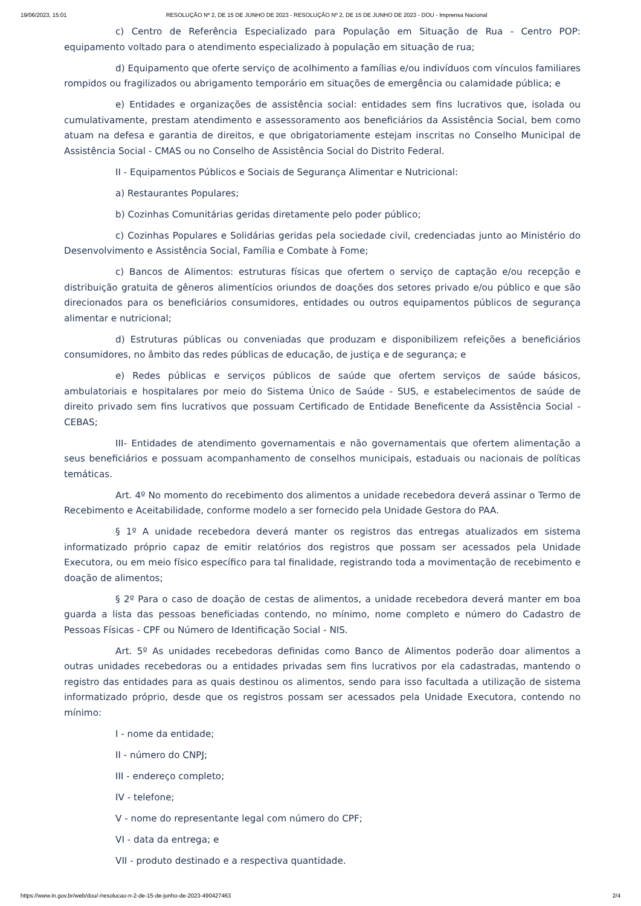19/06/2023, 15:01 RESOLUÇÃO Nº 2, DE 15 DE JUNHO DE 2023 - RESOLUÇÃO Nº 2, DE 15 DE JUNHO DE 2023 - DOU - Imprensa Nacional
c) Centro de Referência Especializado para População em Situação de Rua - Centro POP: equipamento voltado para o atendimento especializado à população em situação de rua;
d) Equipamento que oferte serviço de acolhimento a famílias e/ou indivíduos com vínculos familiares rompidos ou fragilizados ou abrigamento temporário em situações de emergência ou calamidade pública; e
e) Entidades e organizações de assistência social: entidades sem fins lucrativos que, isolada ou cumulativamente, prestam atendimento e assessoramento aos beneficiários da Assistência Social, bem como atuam na defesa e garantia de direitos, e que obrigatoriamente estejam inscritas no Conselho Municipal de Assistência Social - CMAS ou no Conselho de Assistência Social do Distrito Federal.
II - Equipamentos Públicos e Sociais de Segurança Alimentar e Nutricional:
a) Restaurantes Populares;
b) Cozinhas Comunitárias geridas diretamente pelo poder público;
c) Cozinhas Populares e Solidárias geridas pela sociedade civil, credenciadas junto ao Ministério do Desenvolvimento e Assistência Social, Família e Combate à Fome;
c) Bancos de Alimentos: estruturas físicas que ofertem o serviço de captação e/ou recepção e distribuição gratuita de gêneros alimentícios oriundos de doações dos setores privado e/ou público e que são direcionados para os beneficiários consumidores, entidades ou outros equipamentos públicos de segurança alimentar e nutricional;
d) Estruturas públicas ou conveniadas que produzam e disponibilizem refeições a beneficiários consumidores, no âmbito das redes públicas de educação, de justiça e de segurança; e
e) Redes públicas e serviços públicos de saúde que ofertem serviços de saúde básicos, ambulatoriais e hospitalares por meio do Sistema Único de Saúde - SUS, e estabelecimentos de saúde de direito privado sem fins lucrativos que possuam Certificado de Entidade Beneficente da Assistência Social - CEBAS;
III- Entidades de atendimento governamentais e não governamentais que ofertem alimentação a seus beneficiários e possuam acompanhamento de conselhos municipais, estaduais ou nacionais de políticas temáticas.
Art. 4º No momento do recebimento dos alimentos a unidade recebedora deverá assinar o Termo de Recebimento e Aceitabilidade, conforme modelo a ser fornecido pela Unidade Gestora do PAA.
§ 1º A unidade recebedora deverá manter os registros das entregas atualizados em sistema informatizado próprio capaz de emitir relatórios dos registros que possam ser acessados pela Unidade Executora, ou em meio físico específico para tal finalidade, registrando toda a movimentação de recebimento e doação de alimentos;
§ 2º Para o caso de doação de cestas de alimentos, a unidade recebedora deverá manter em boa guarda a lista das pessoas beneficiadas contendo, no mínimo, nome completo e número do Cadastro de Pessoas Físicas - CPF ou Número de Identificação Social - NIS.
Art. 5º As unidades recebedoras definidas como Banco de Alimentos poderão doar alimentos a outras unidades recebedoras ou a entidades privadas sem fins lucrativos por ela cadastradas, mantendo o registro das entidades para as quais destinou os alimentos, sendo para isso facultada a utilização de sistema informatizado próprio, desde que os registros possam ser acessados pela Unidade Executora, contendo no mínimo:
I - nome da entidade;
II - número do CNPJ;
III - endereço completo;
IV - telefone;
V - nome do representante legal com número do CPF;
VI - data da entrega; e
VII - produto destinado e a respectiva quantidade.
https://www.in.gov.br/web/dou/-/resolucao-n-2-de-15-de-junho-de-2023-490427463 2/4